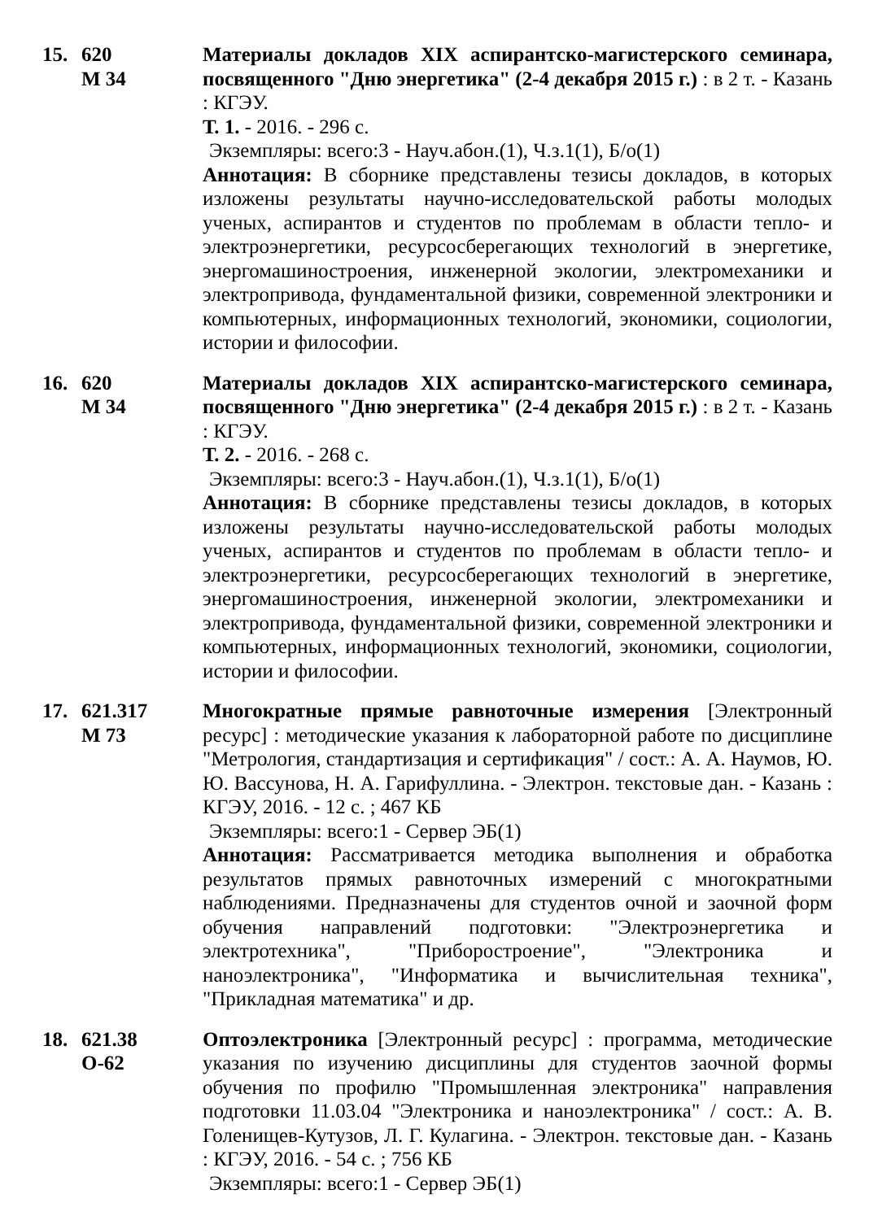15. 620
М 34
Материалы докладов XIX аспирантско-магистерского семинара, посвященного "Дню энергетика" (2-4 декабря 2015 г.) : в 2 т. - Казань : КГЭУ.
Т. 1. - 2016. - 296 с.
Экземпляры: всего:3 - Науч.абон.(1), Ч.з.1(1), Б/о(1)
Аннотация: В сборнике представлены тезисы докладов, в которых изложены результаты научно-исследовательской работы молодых ученых, аспирантов и студентов по проблемам в области тепло- и электроэнергетики, ресурсосберегающих технологий в энергетике, энергомашиностроения, инженерной экологии, электромеханики и электропривода, фундаментальной физики, современной электроники и компьютерных, информационных технологий, экономики, социологии, истории и философии.
16. 620
М 34
Материалы докладов XIX аспирантско-магистерского семинара, посвященного "Дню энергетика" (2-4 декабря 2015 г.) : в 2 т. - Казань : КГЭУ.
Т. 2. - 2016. - 268 с.
Экземпляры: всего:3 - Науч.абон.(1), Ч.з.1(1), Б/о(1)
Аннотация: В сборнике представлены тезисы докладов, в которых изложены результаты научно-исследовательской работы молодых ученых, аспирантов и студентов по проблемам в области тепло- и электроэнергетики, ресурсосберегающих технологий в энергетике, энергомашиностроения, инженерной экологии, электромеханики и электропривода, фундаментальной физики, современной электроники и компьютерных, информационных технологий, экономики, социологии, истории и философии.
17. 621.317
М 73
Многократные прямые равноточные измерения [Электронный ресурс] : методические указания к лабораторной работе по дисциплине "Метрология, стандартизация и сертификация" / сост.: А. А. Наумов, Ю. Ю. Вассунова, Н. А. Гарифуллина. - Электрон. текстовые дан. - Казань : КГЭУ, 2016. - 12 с. ; 467 КБ
Экземпляры: всего:1 - Сервер ЭБ(1)
Аннотация: Рассматривается методика выполнения и обработка результатов прямых равноточных измерений с многократными наблюдениями. Предназначены для студентов очной и заочной форм обучения направлений подготовки: "Электроэнергетика и электротехника", "Приборостроение", "Электроника и наноэлектроника", "Информатика и вычислительная техника", "Прикладная математика" и др.
18. 621.38
О-62
Оптоэлектроника [Электронный ресурс] : программа, методические указания по изучению дисциплины для студентов заочной формы обучения по профилю "Промышленная электроника" направления подготовки 11.03.04 "Электроника и наноэлектроника" / сост.: А. В. Голенищев-Кутузов, Л. Г. Кулагина. - Электрон. текстовые дан. - Казань : КГЭУ, 2016. - 54 с. ; 756 КБ
Экземпляры: всего:1 - Сервер ЭБ(1)